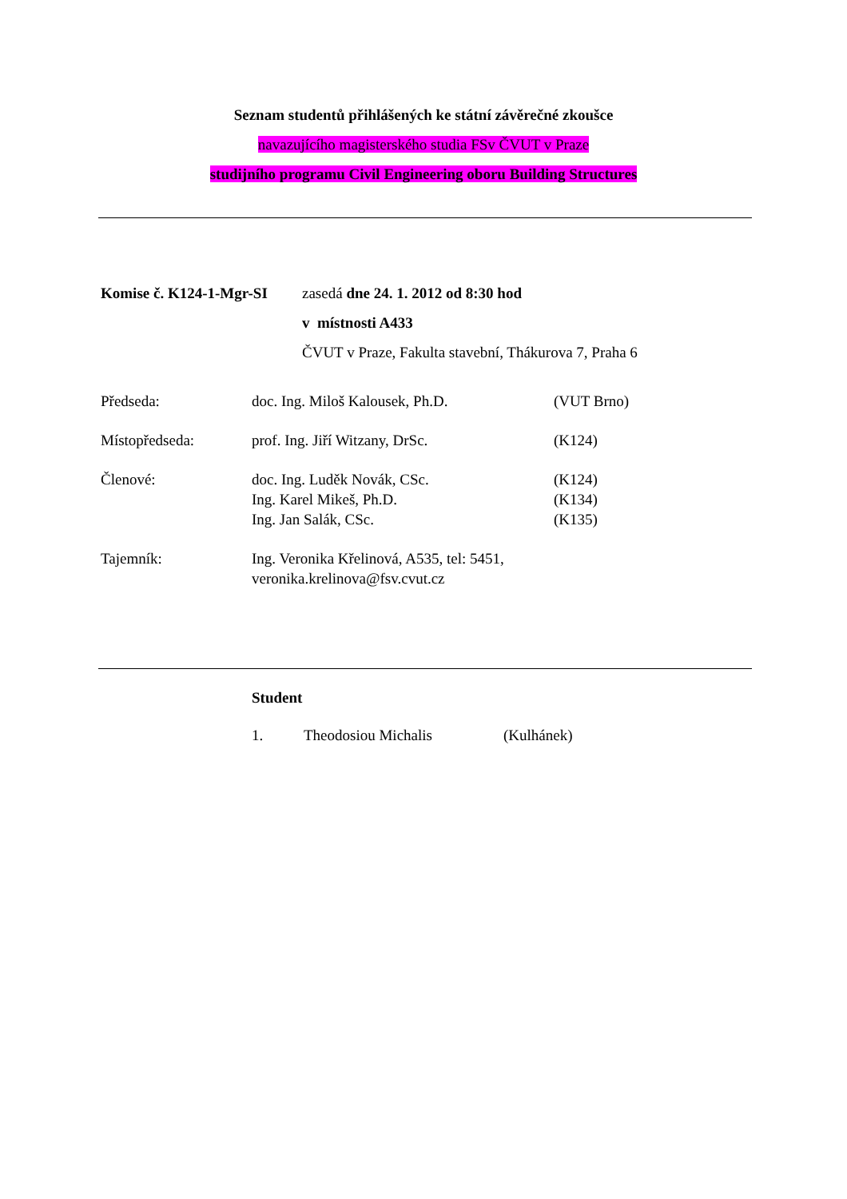Seznam studentů přihlášených ke státní závěrečné zkoušce
navazujícího magisterského studia FSv ČVUT v Praze
studijního programu Civil Engineering oboru Building Structures
| Komise č. K124-1-Mgr-SI | zasedá dne 24. 1. 2012 od 8:30 hod |
| | v místnosti A433 |
| | ČVUT v Praze, Fakulta stavební, Thákurova 7, Praha 6 |
| Předseda: | doc. Ing. Miloš Kalousek, Ph.D. | (VUT Brno) |
| Místopředseda: | prof. Ing. Jiří Witzany, DrSc. | (K124) |
| Členové: | doc. Ing. Luděk Novák, CSc. | (K124) |
| | Ing. Karel Mikeš, Ph.D. | (K134) |
| | Ing. Jan Salák, CSc. | (K135) |
| Tajemník: | Ing. Veronika Křelinová, A535, tel: 5451, veronika.krelinova@fsv.cvut.cz | |
Student
| 1. | Theodosiou Michalis | (Kulhánek) |